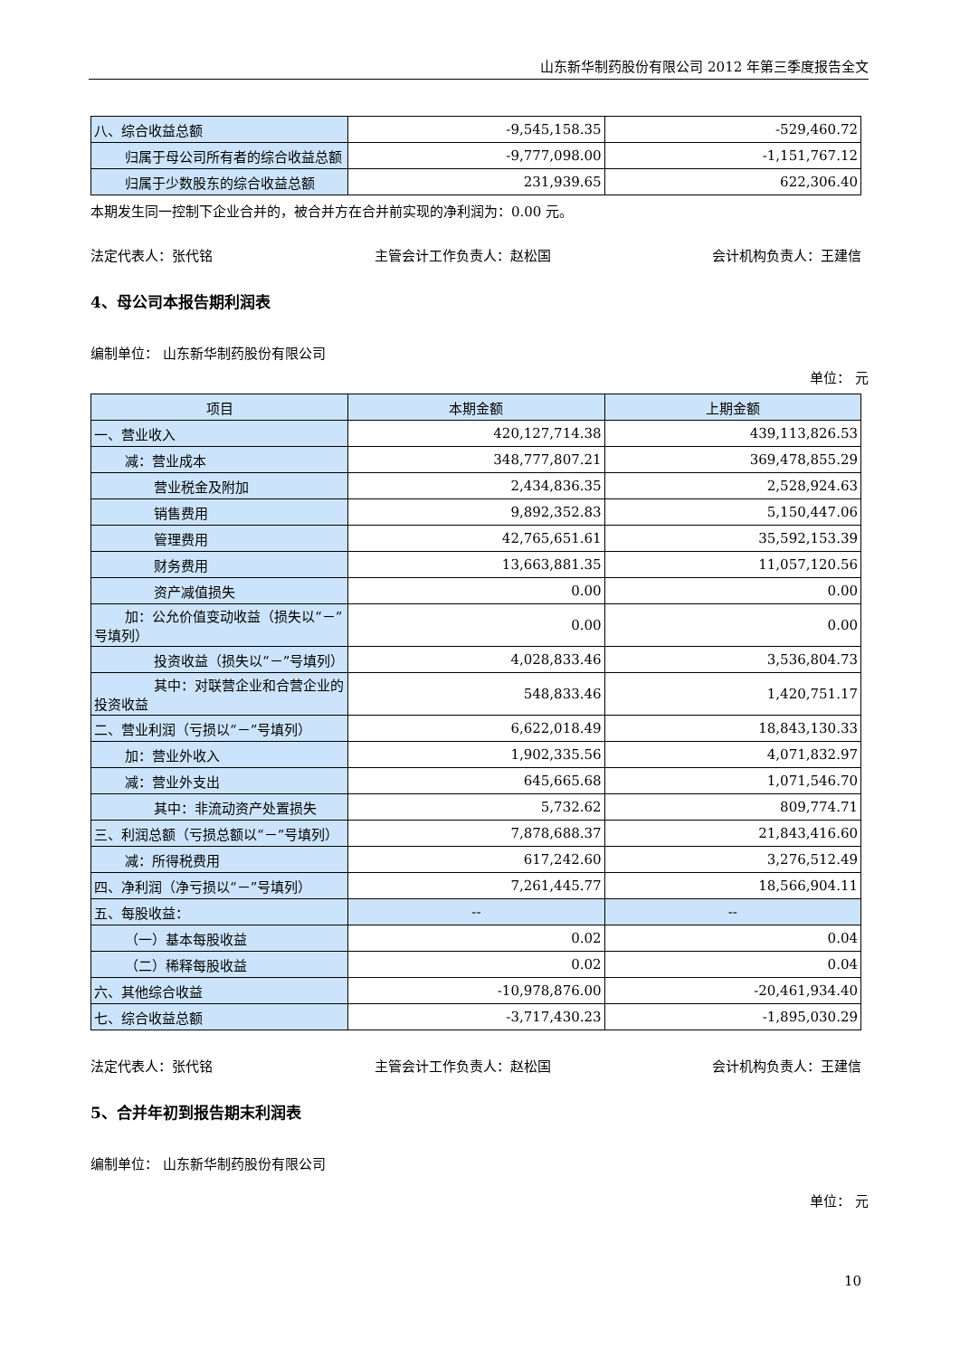山东新华制药股份有限公司 2012 年第三季度报告全文
| 八、综合收益总额 | -9,545,158.35 | -529,460.72 |
| 归属于母公司所有者的综合收益总 额 | -9,777,098.00 | -1,151,767.12 |
| 归属于少数股东的综合收益总额 | 231,939.65 | 622,306.40 |
本期发生同一控制下企业合并的，被合并方在合并前实现的净利润为：0.00 元。
法定代表人：张代铭 主管会计工作负责人：赵松国 会计机构负责人：王建信
4、母公司本报告期利润表
编制单位： 山东新华制药股份有限公司
单位： 元
| 项目 | 本期金额 | 上期金额 |
| --- | --- | --- |
| 一、营业收入 | 420,127,714.38 | 439,113,826.53 |
| 减：营业成本 | 348,777,807.21 | 369,478,855.29 |
| 营业税金及附加 | 2,434,836.35 | 2,528,924.63 |
| 销售费用 | 9,892,352.83 | 5,150,447.06 |
| 管理费用 | 42,765,651.61 | 35,592,153.39 |
| 财务费用 | 13,663,881.35 | 11,057,120.56 |
| 资产减值损失 | 0.00 | 0.00 |
| 加：公允价值变动收益（损失以“－” 号填列） | 0.00 | 0.00 |
| 投资收益（损失以“－”号填 列） | 4,028,833.46 | 3,536,804.73 |
| 其中：对联营企业和合营企业 的投资收益 | 548,833.46 | 1,420,751.17 |
| 二、营业利润（亏损以“－”号填列） | 6,622,018.49 | 18,843,130.33 |
| 加：营业外收入 | 1,902,335.56 | 4,071,832.97 |
| 减：营业外支出 | 645,665.68 | 1,071,546.70 |
| 其中：非流动资产处置损失 | 5,732.62 | 809,774.71 |
| 三、利润总额（亏损总额以“－”号填列） | 7,878,688.37 | 21,843,416.60 |
| 减：所得税费用 | 617,242.60 | 3,276,512.49 |
| 四、净利润（净亏损以“－”号填列） | 7,261,445.77 | 18,566,904.11 |
| 五、每股收益： | -- | -- |
| （一）基本每股收益 | 0.02 | 0.04 |
| （二）稀释每股收益 | 0.02 | 0.04 |
| 六、其他综合收益 | -10,978,876.00 | -20,461,934.40 |
| 七、综合收益总额 | -3,717,430.23 | -1,895,030.29 |
法定代表人：张代铭 主管会计工作负责人：赵松国 会计机构负责人：王建信
5、合并年初到报告期末利润表
编制单位： 山东新华制药股份有限公司
单位： 元
10